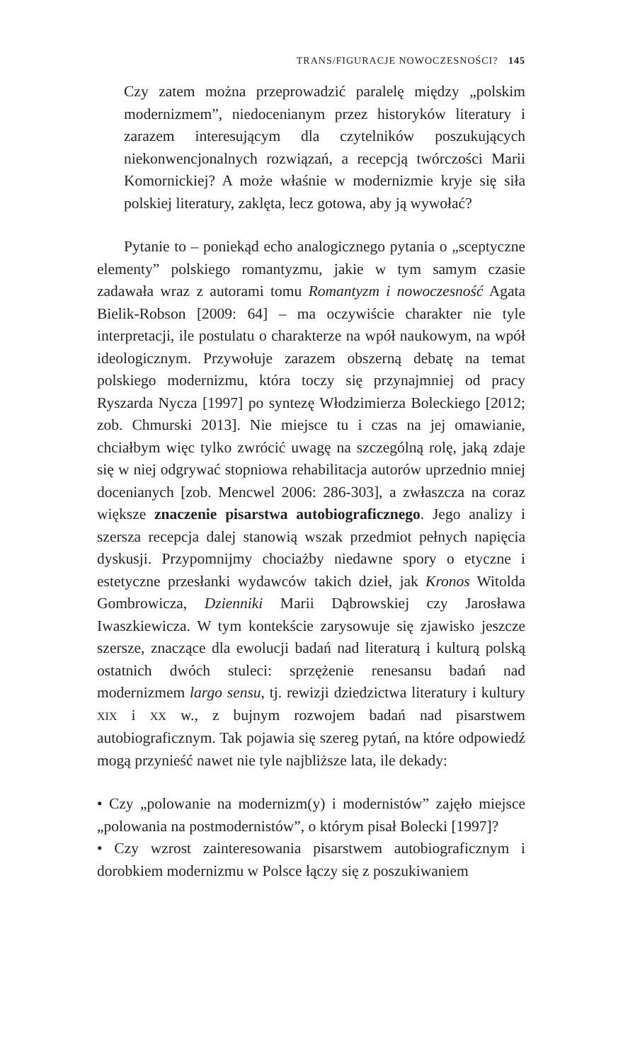TRANS/FIGURACJE NOWOCZESNOŚCI? 145
Czy zatem można przeprowadzić paralelę między „polskim modernizmem”, niedocenianym przez historyków literatury i zarazem interesującym dla czytelników poszukujących niekonwencjonalnych rozwiązań, a recepcją twórczości Marii Komornickiej? A może właśnie w modernizmie kryje się siła polskiej literatury, zaklęta, lecz gotowa, aby ją wywołać?
Pytanie to – poniekąd echo analogicznego pytania o „sceptyczne elementy” polskiego romantyzmu, jakie w tym samym czasie zadawała wraz z autorami tomu Romantyzm i nowoczesność Agata Bielik-Robson [2009: 64] – ma oczywiście charakter nie tyle interpretacji, ile postulatu o charakterze na wpół naukowym, na wpół ideologicznym. Przywołuje zarazem obszerną debatę na temat polskiego modernizmu, która toczy się przynajmniej od pracy Ryszarda Nycza [1997] po syntezę Włodzimierza Boleckiego [2012; zob. Chmurski 2013]. Nie miejsce tu i czas na jej omawianie, chciałbym więc tylko zwrócić uwagę na szczególną rolę, jaką zdaje się w niej odgrywać stopniowa rehabilitacja autorów uprzednio mniej docenianych [zob. Mencwel 2006: 286-303], a zwłaszcza na coraz większe znaczenie pisarstwa autobiograficznego. Jego analizy i szersza recepcja dalej stanowią wszak przedmiot pełnych napięcia dyskusji. Przypomnijmy chociażby niedawne spory o etyczne i estetyczne przesłanki wydawców takich dzieł, jak Kronos Witolda Gombrowicza, Dzienniki Marii Dąbrowskiej czy Jarosława Iwaszkiewicza. W tym kontekście zarysowuje się zjawisko jeszcze szersze, znaczące dla ewolucji badań nad literaturą i kulturą polską ostatnich dwóch stuleci: sprzężenie renesansu badań nad modernizmem largo sensu, tj. rewizji dziedzictwa literatury i kultury XIX i XX w., z bujnym rozwojem badań nad pisarstwem autobiograficznym. Tak pojawia się szereg pytań, na które odpowiedź mogą przynieść nawet nie tyle najbliższe lata, ile dekady:
• Czy „polowanie na modernizm(y) i modernistów” zajęło miejsce „polowania na postmodernistów”, o którym pisał Bolecki [1997]?
• Czy wzrost zainteresowania pisarstwem autobiograficznym i dorobkiem modernizmu w Polsce łączy się z poszukiwaniem